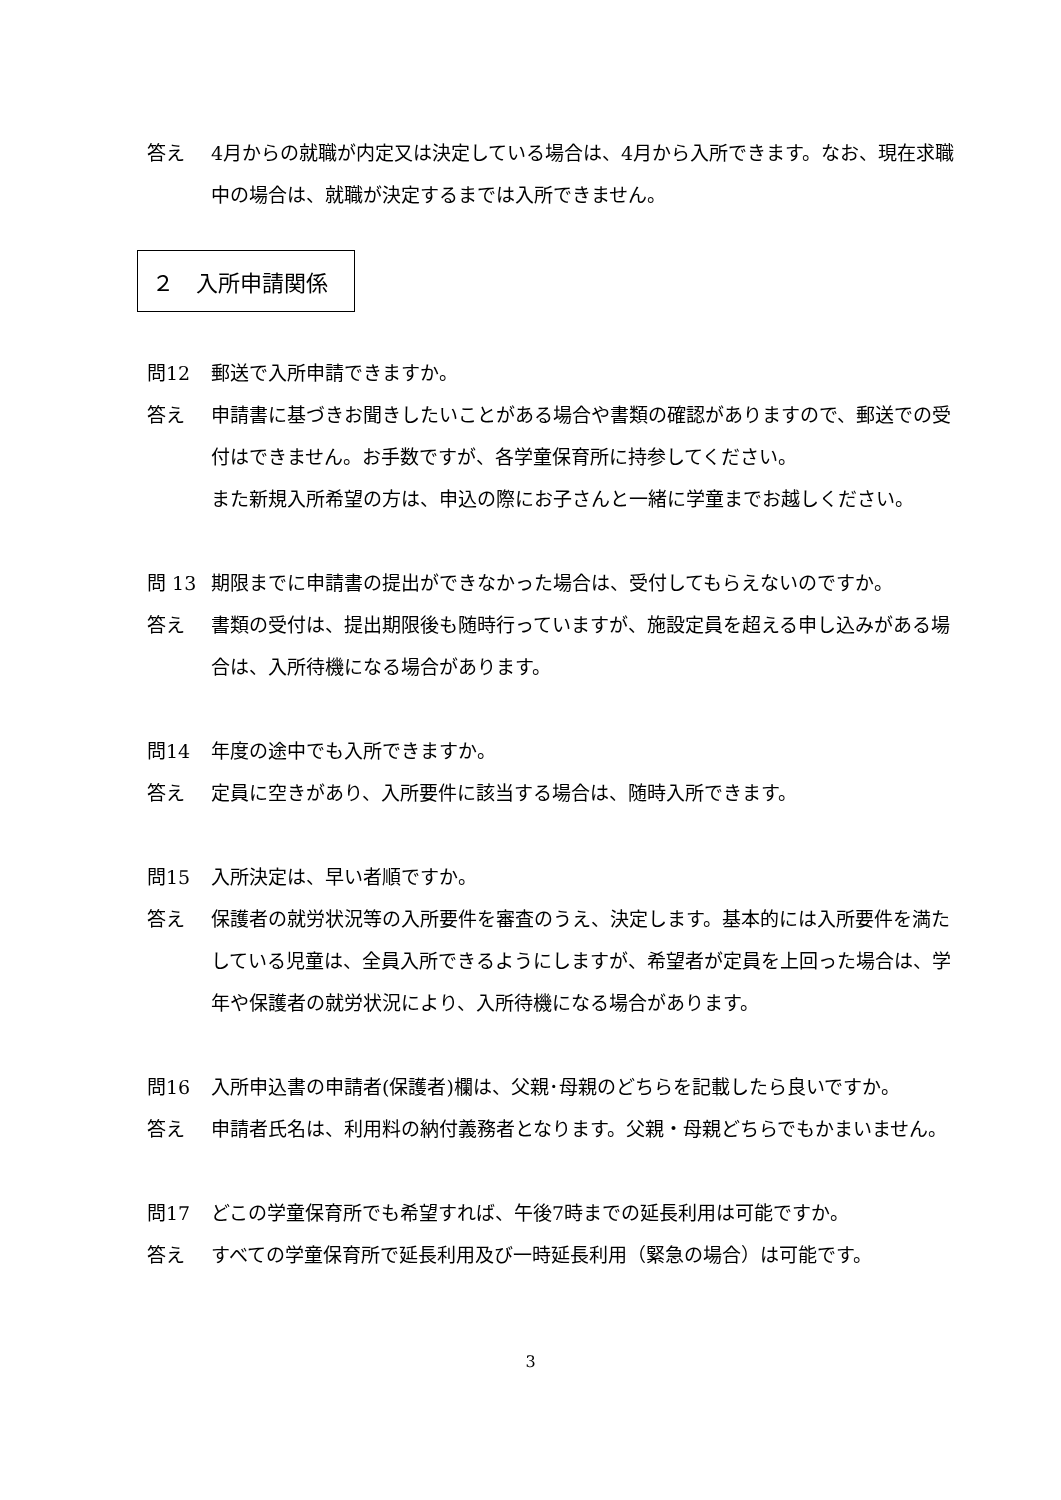答え 4月からの就職が内定又は決定している場合は、4月から入所できます。なお、現在求職中の場合は、就職が決定するまでは入所できません。
２　入所申請関係
問12 郵送で入所申請できますか。
答え 申請書に基づきお聞きしたいことがある場合や書類の確認がありますので、郵送での受付はできません。お手数ですが、各学童保育所に持参してください。
また新規入所希望の方は、申込の際にお子さんと一緒に学童までお越しください。
問 13 期限までに申請書の提出ができなかった場合は、受付してもらえないのですか。
答え 書類の受付は、提出期限後も随時行っていますが、施設定員を超える申し込みがある場合は、入所待機になる場合があります。
問14 年度の途中でも入所できますか。
答え 定員に空きがあり、入所要件に該当する場合は、随時入所できます。
問15 入所決定は、早い者順ですか。
答え 保護者の就労状況等の入所要件を審査のうえ、決定します。基本的には入所要件を満たしている児童は、全員入所できるようにしますが、希望者が定員を上回った場合は、学年や保護者の就労状況により、入所待機になる場合があります。
問16 入所申込書の申請者(保護者)欄は、父親･母親のどちらを記載したら良いですか。
答え 申請者氏名は、利用料の納付義務者となります。父親・母親どちらでもかまいません。
問17 どこの学童保育所でも希望すれば、午後7時までの延長利用は可能ですか。
答え すべての学童保育所で延長利用及び一時延長利用（緊急の場合）は可能です。
3